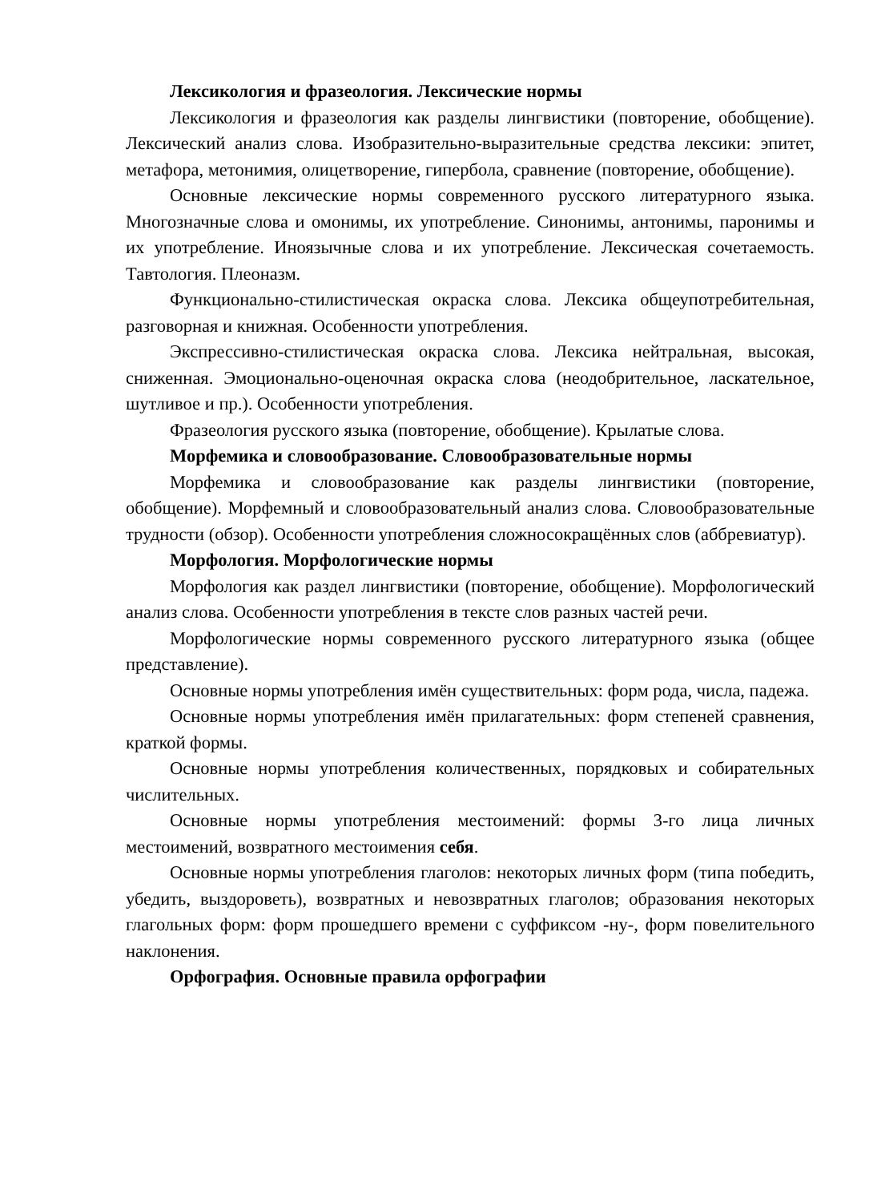Лексикология и фразеология. Лексические нормы
Лексикология и фразеология как разделы лингвистики (повторение, обобщение). Лексический анализ слова. Изобразительно-выразительные средства лексики: эпитет, метафора, метонимия, олицетворение, гипербола, сравнение (повторение, обобщение).
Основные лексические нормы современного русского литературного языка. Многозначные слова и омонимы, их употребление. Синонимы, антонимы, паронимы и их употребление. Иноязычные слова и их употребление. Лексическая сочетаемость. Тавтология. Плеоназм.
Функционально-стилистическая окраска слова. Лексика общеупотребительная, разговорная и книжная. Особенности употребления.
Экспрессивно-стилистическая окраска слова. Лексика нейтральная, высокая, сниженная. Эмоционально-оценочная окраска слова (неодобрительное, ласкательное, шутливое и пр.). Особенности употребления.
Фразеология русского языка (повторение, обобщение). Крылатые слова.
Морфемика и словообразование. Словообразовательные нормы
Морфемика и словообразование как разделы лингвистики (повторение, обобщение). Морфемный и словообразовательный анализ слова. Словообразовательные трудности (обзор). Особенности употребления сложносокращённых слов (аббревиатур).
Морфология. Морфологические нормы
Морфология как раздел лингвистики (повторение, обобщение). Морфологический анализ слова. Особенности употребления в тексте слов разных частей речи.
Морфологические нормы современного русского литературного языка (общее представление).
Основные нормы употребления имён существительных: форм рода, числа, падежа.
Основные нормы употребления имён прилагательных: форм степеней сравнения, краткой формы.
Основные нормы употребления количественных, порядковых и собирательных числительных.
Основные нормы употребления местоимений: формы 3-го лица личных местоимений, возвратного местоимения себя.
Основные нормы употребления глаголов: некоторых личных форм (типа победить, убедить, выздороветь), возвратных и невозвратных глаголов; образования некоторых глагольных форм: форм прошедшего времени с суффиксом -ну-, форм повелительного наклонения.
Орфография. Основные правила орфографии